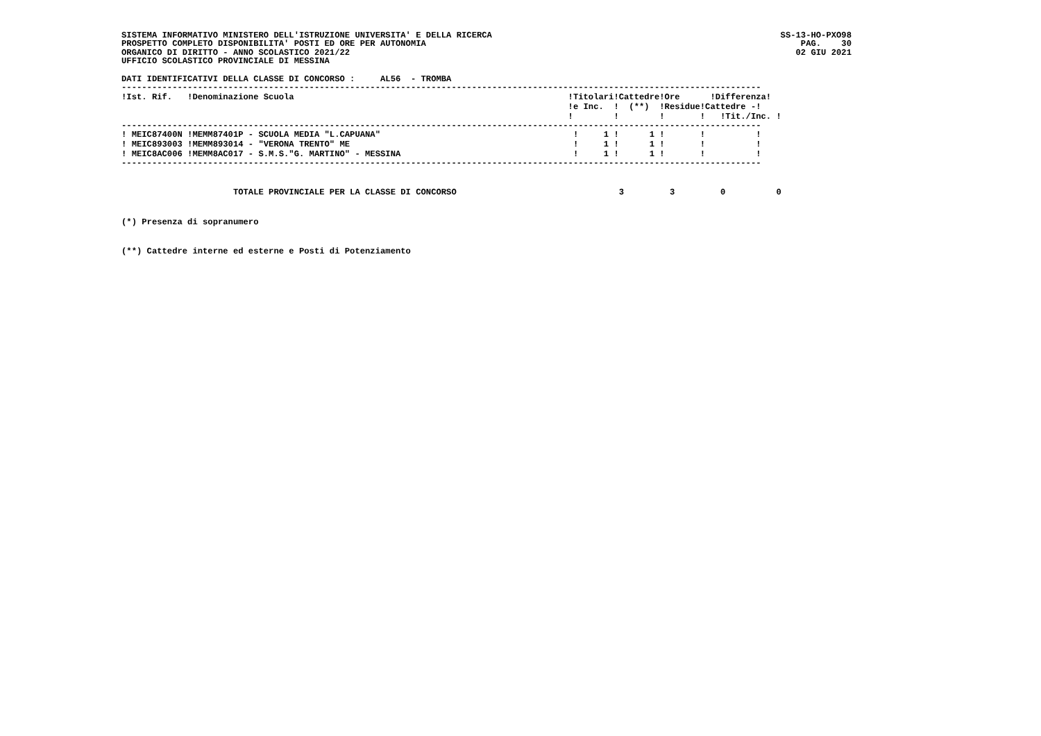SISTEMA INFORMATIVO MINISTERO DELL'ISTRUZIONE UNIVERSITA' E DELLA RICERCA
PROSPETTO COMPLETO DISPONIBILITA' POSTI ED ORE PER AUTONOMIA
ORGANICO DI DIRITTO - ANNO SCOLASTICO 2021/22
UFFICIO SCOLASTICO PROVINCIALE DI MESSINA
SS-13-HO-PXO98
PAG.    30
02 GIU 2021
DATI IDENTIFICATIVI DELLA CLASSE DI CONCORSO :     AL56  - TROMBA
------------------------------------------------------------------------------------------------------------------------------
| !Ist. Rif. | !Denominazione Scuola | !Titolari!Cattedre!Ore !Differenza! !e Inc. ! (**) !Residue!Cattedre -! ! ! ! ! !Tit./Inc. ! |
| --- | --- | --- |
------------------------------------------------------------------------------------------------------------------------------
| ! MEIC87400N | !MEMM87401P - SCUOLA MEDIA "L.CAPUANA" | ! 1 ! 1 ! ! ! |
| ! MEIC893003 | !MEMM893014 - "VERONA TRENTO" ME | ! 1 ! 1 ! ! ! |
| ! MEIC8AC006 | !MEMM8AC017 - S.M.S."G. MARTINO" - MESSINA | ! 1 ! 1 ! ! ! |
------------------------------------------------------------------------------------------------------------------------------
                      TOTALE PROVINCIALE PER LA CLASSE DI CONCORSO                                3         3         0          0
(*) Presenza di sopranumero
(**) Cattedre interne ed esterne e Posti di Potenziamento